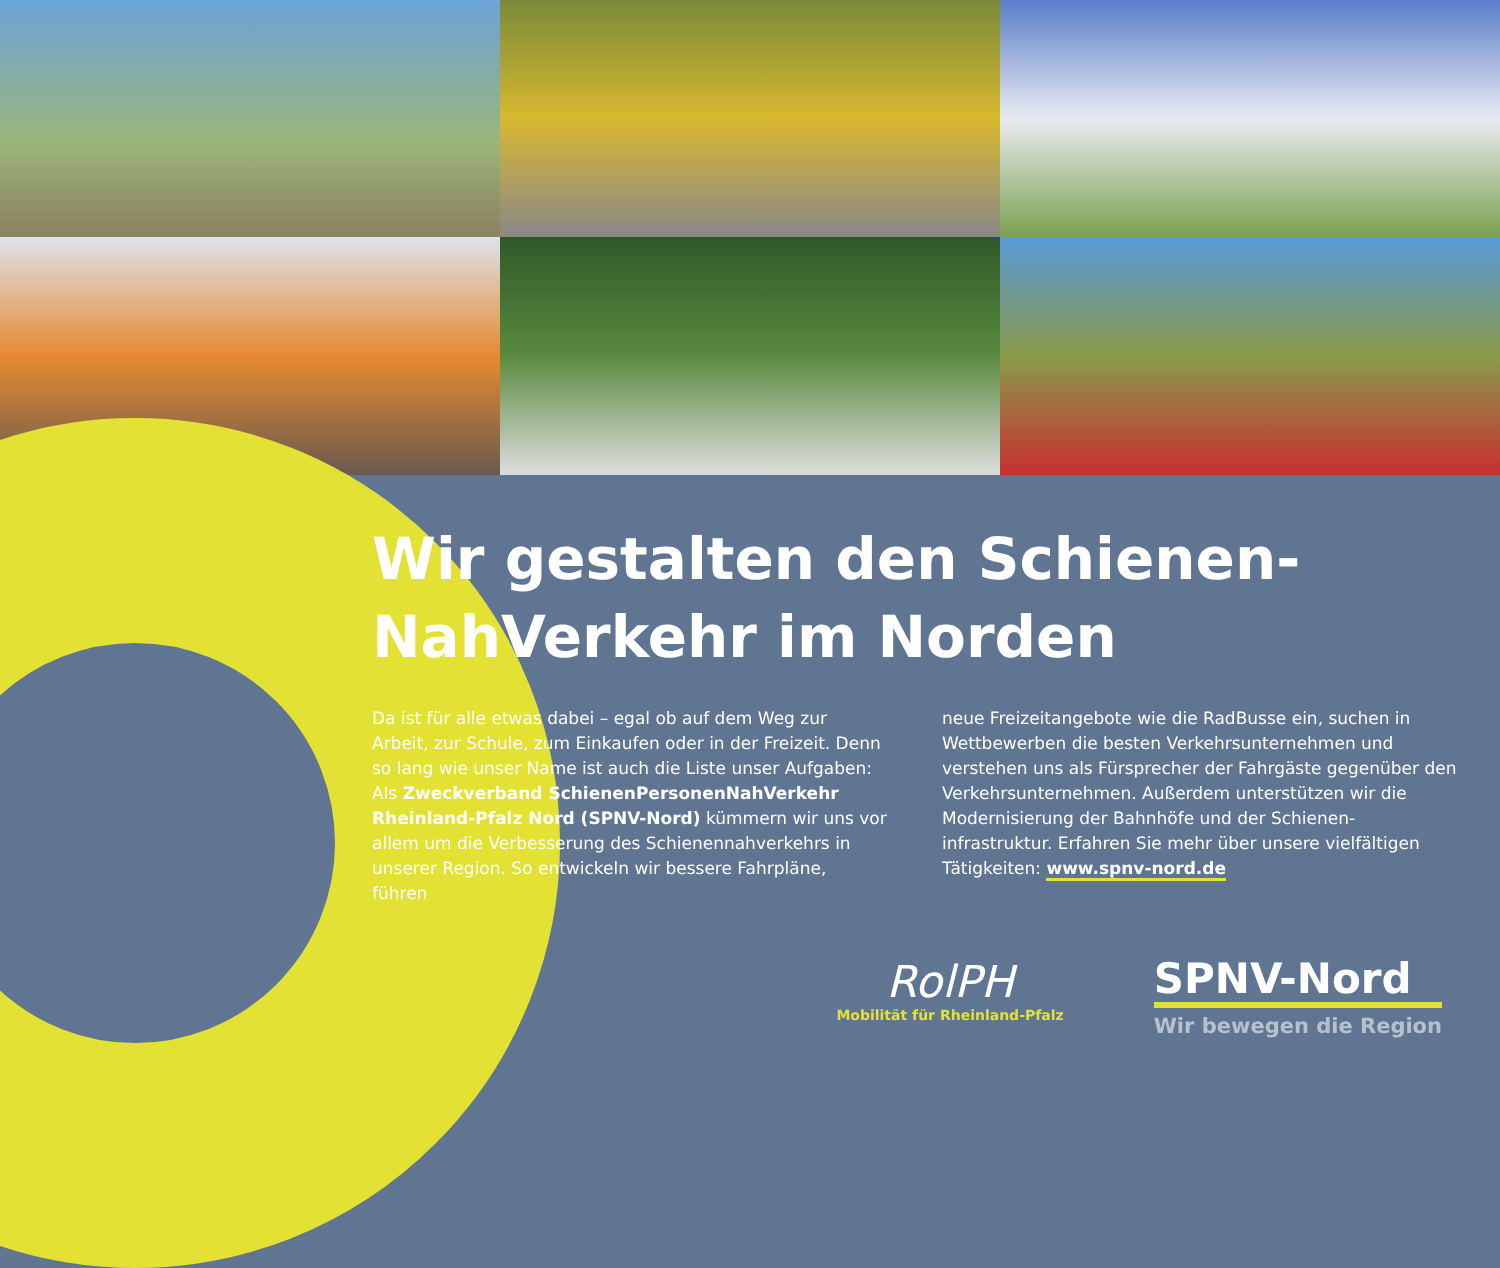Wir gestalten den Schienen-
NahVerkehr im Norden
Da ist für alle etwas dabei – egal ob auf dem Weg zur Arbeit, zur Schule, zum Einkaufen oder in der Freizeit. Denn so lang wie unser Name ist auch die Liste unser Aufgaben: Als Zweckverband SchienenPersonenNahVerkehr Rheinland-Pfalz Nord (SPNV-Nord) kümmern wir uns vor allem um die Verbesserung des Schienennahverkehrs in unserer Region. So entwickeln wir bessere Fahrpläne, führen
neue Freizeitangebote wie die RadBusse ein, suchen in Wettbewerben die besten Verkehrsunternehmen und verstehen uns als Fürsprecher der Fahrgäste gegenüber den Verkehrsunternehmen. Außerdem unterstützen wir die Modernisierung der Bahnhöfe und der Schienen­infrastruktur. Erfahren Sie mehr über unsere vielfältigen Tätigkeiten: www.spnv-nord.de
RolPH
Mobilität für Rheinland-Pfalz
SPNV-Nord
Wir bewegen die Region